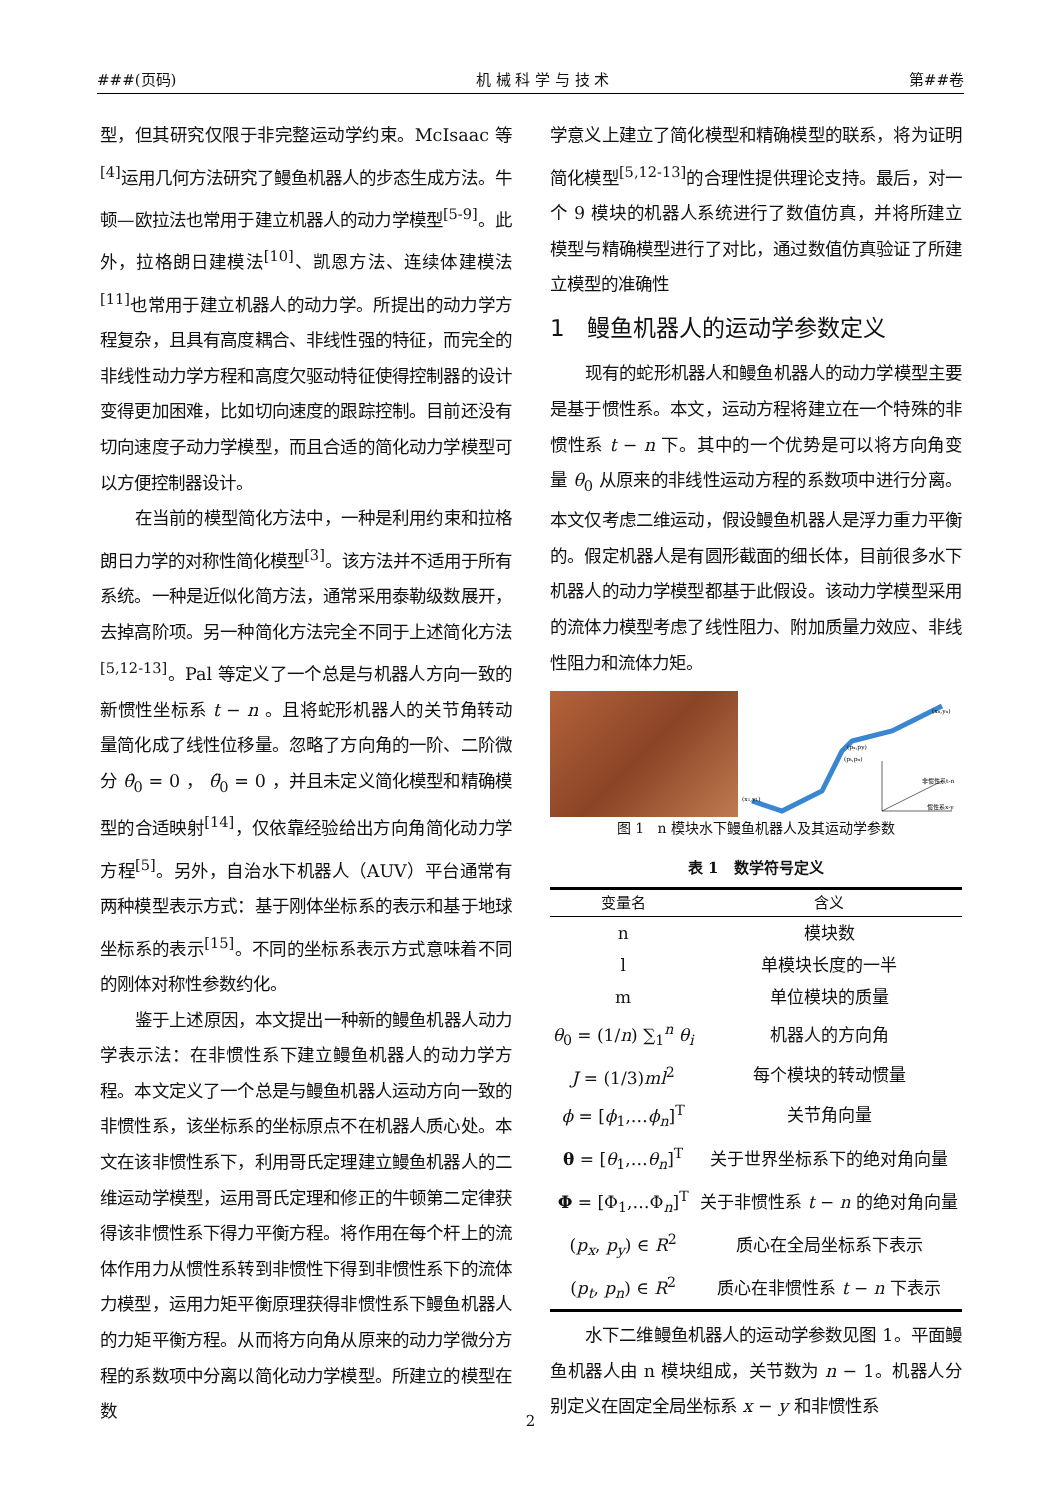###(页码) 机 械 科 学 与 技 术 第##卷
型，但其研究仅限于非完整运动学约束。McIsaac 等<sup>[4]</sup>运用几何方法研究了鳗鱼机器人的步态生成方法。牛顿—欧拉法也常用于建立机器人的动力学模型<sup>[5-9]</sup>。此外，拉格朗日建模法<sup>[10]</sup>、凯恩方法、连续体建模法<sup>[11]</sup>也常用于建立机器人的动力学。所提出的动力学方程复杂，且具有高度耦合、非线性强的特征，而完全的非线性动力学方程和高度欠驱动特征使得控制器的设计变得更加困难，比如切向速度的跟踪控制。目前还没有切向速度子动力学模型，而且合适的简化动力学模型可以方便控制器设计。
在当前的模型简化方法中，一种是利用约束和拉格朗日力学的对称性简化模型<sup>[3]</sup>。该方法并不适用于所有系统。一种是近似化简方法，通常采用泰勒级数展开，去掉高阶项。另一种简化方法完全不同于上述简化方法<sup>[5,12-13]</sup>。Pal 等定义了一个总是与机器人方向一致的新惯性坐标系 t − n 。且将蛇形机器人的关节角转动量简化成了线性位移量。忽略了方向角的一阶、二阶微分 θ̇<sub>0</sub> = 0 ， θ̈<sub>0</sub> = 0 ，并且未定义简化模型和精确模型的合适映射<sup>[14]</sup>，仅依靠经验给出方向角简化动力学方程<sup>[5]</sup>。另外，自治水下机器人（AUV）平台通常有两种模型表示方式：基于刚体坐标系的表示和基于地球坐标系的表示<sup>[15]</sup>。不同的坐标系表示方式意味着不同的刚体对称性参数约化。
鉴于上述原因，本文提出一种新的鳗鱼机器人动力学表示法：在非惯性系下建立鳗鱼机器人的动力学方程。本文定义了一个总是与鳗鱼机器人运动方向一致的非惯性系，该坐标系的坐标原点不在机器人质心处。本文在该非惯性系下，利用哥氏定理建立鳗鱼机器人的二维运动学模型，运用哥氏定理和修正的牛顿第二定律获得该非惯性系下得力平衡方程。将作用在每个杆上的流体作用力从惯性系转到非惯性下得到非惯性系下的流体力模型，运用力矩平衡原理获得非惯性系下鳗鱼机器人的力矩平衡方程。从而将方向角从原来的动力学微分方程的系数项中分离以简化动力学模型。所建立的模型在数
学意义上建立了简化模型和精确模型的联系，将为证明简化模型<sup>[5,12-13]</sup>的合理性提供理论支持。最后，对一个 9 模块的机器人系统进行了数值仿真，并将所建立模型与精确模型进行了对比，通过数值仿真验证了所建立模型的准确性
1 鳗鱼机器人的运动学参数定义
现有的蛇形机器人和鳗鱼机器人的动力学模型主要是基于惯性系。本文，运动方程将建立在一个特殊的非惯性系 t − n 下。其中的一个优势是可以将方向角变量 θ<sub>0</sub> 从原来的非线性运动方程的系数项中进行分离。本文仅考虑二维运动，假设鳗鱼机器人是浮力重力平衡的。假定机器人是有圆形截面的细长体，目前很多水下机器人的动力学模型都基于此假设。该动力学模型采用的流体力模型考虑了线性阻力、附加质量力效应、非线性阻力和流体力矩。
(xn,yn)
(px,py)
(pt,pn)
(x1,y1)
非惯性系t-n
惯性系x-y
图 1 n 模块水下鳗鱼机器人及其运动学参数
表 1 数学符号定义
| 变量名 | 含义 |
| --- | --- |
| n | 模块数 |
| l | 单模块长度的一半 |
| m | 单位模块的质量 |
| θ<sub>0</sub> = (1/ n ) ∑<sub>1</sub><sup>n</sup> θ<sub>i</sub> | 机器人的方向角 |
| J = (1/3) ml<sup>2</sup> | 每个模块的转动惯量 |
| ϕ = [ ϕ<sub>1</sub>,… ϕ<sub>n</sub> ]<sup>T</sup> | 关节角向量 |
| θ = [ θ<sub>1</sub>,… θ<sub>n</sub> ]<sup>T</sup> | 关于世界坐标系下的绝对角向量 |
| Φ = [Φ<sub>1</sub>,…Φ<sub>n</sub>]<sup>T</sup> | 关于非惯性系 t − n 的绝对角向量 |
| ( p<sub>x</sub> , p<sub>y</sub> ) ∈ R<sup>2</sup> | 质心在全局坐标系下表示 |
| ( p<sub>t</sub> , p<sub>n</sub> ) ∈ R<sup>2</sup> | 质心在非惯性系 t − n 下表示 |
水下二维鳗鱼机器人的运动学参数见图 1。平面鳗鱼机器人由 n 模块组成，关节数为 n − 1。机器人分别定义在固定全局坐标系 x − y 和非惯性系
2